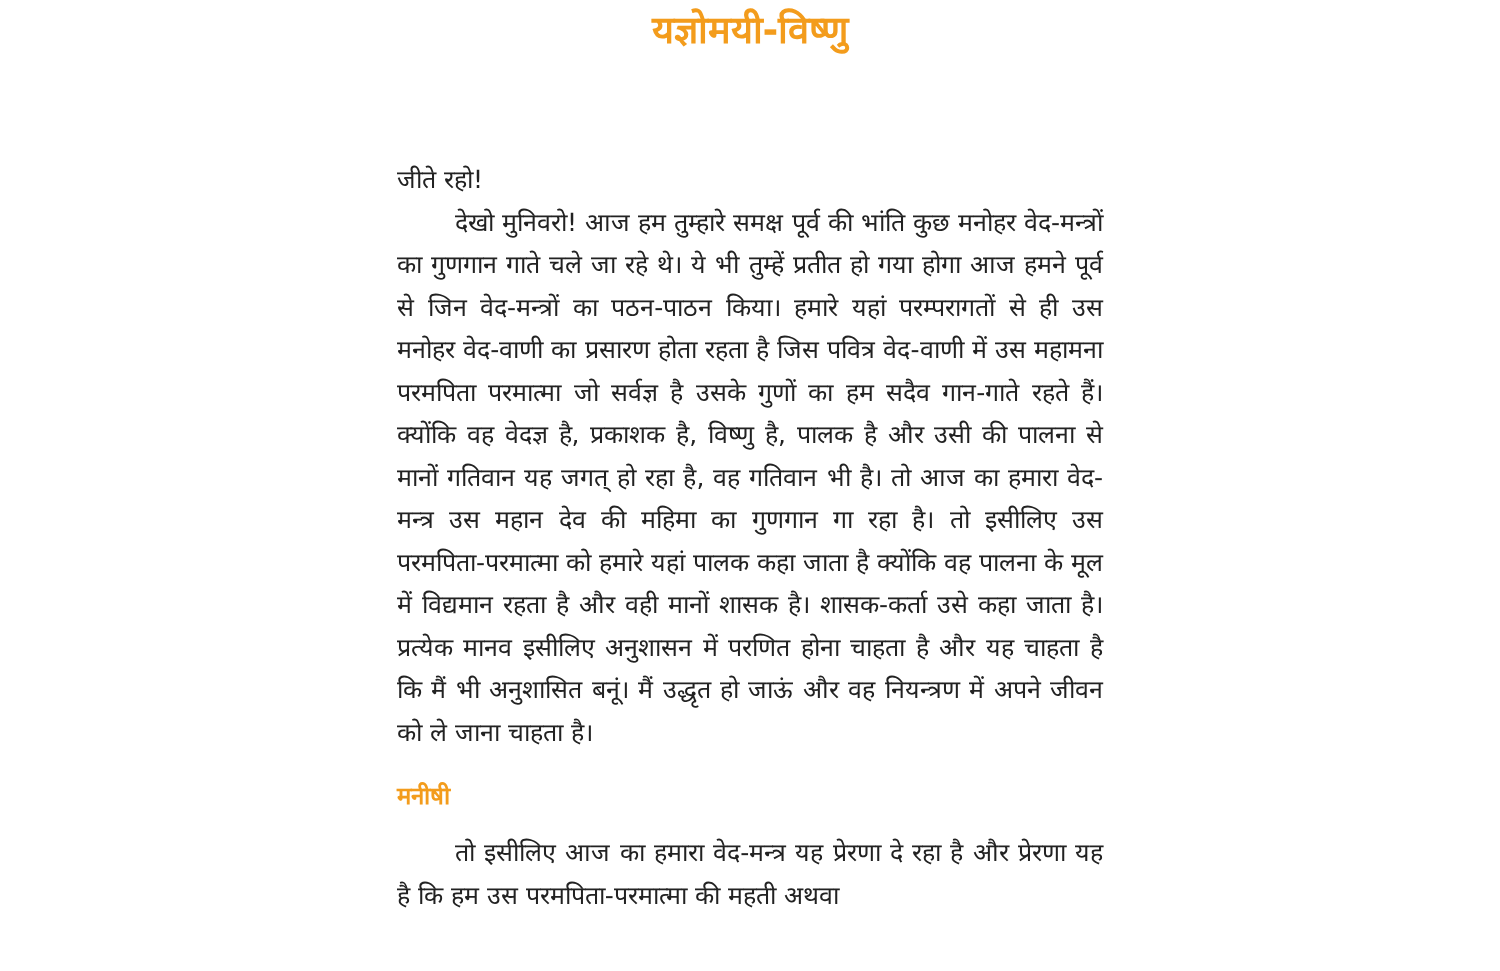यज्ञोमयी-विष्णु
जीते रहो!
देखो मुनिवरो! आज हम तुम्हारे समक्ष पूर्व की भांति कुछ मनोहर वेद-मन्त्रों का गुणगान गाते चले जा रहे थे। ये भी तुम्हें प्रतीत हो गया होगा आज हमने पूर्व से जिन वेद-मन्त्रों का पठन-पाठन किया। हमारे यहां परम्परागतों से ही उस मनोहर वेद-वाणी का प्रसारण होता रहता है जिस पवित्र वेद-वाणी में उस महामना परमपिता परमात्मा जो सर्वज्ञ है उसके गुणों का हम सदैव गान-गाते रहते हैं। क्योंकि वह वेदज्ञ है, प्रकाशक है, विष्णु है, पालक है और उसी की पालना से मानों गतिवान यह जगत् हो रहा है, वह गतिवान भी है। तो आज का हमारा वेद-मन्त्र उस महान देव की महिमा का गुणगान गा रहा है। तो इसीलिए उस परमपिता-परमात्मा को हमारे यहां पालक कहा जाता है क्योंकि वह पालना के मूल में विद्यमान रहता है और वही मानों शासक है। शासक-कर्ता उसे कहा जाता है। प्रत्येक मानव इसीलिए अनुशासन में परणित होना चाहता है और यह चाहता है कि मैं भी अनुशासित बनूं। मैं उद्धृत हो जाऊं और वह नियन्त्रण में अपने जीवन को ले जाना चाहता है।
मनीषी
तो इसीलिए आज का हमारा वेद-मन्त्र यह प्रेरणा दे रहा है और प्रेरणा यह है कि हम उस परमपिता-परमात्मा की महती अथवा